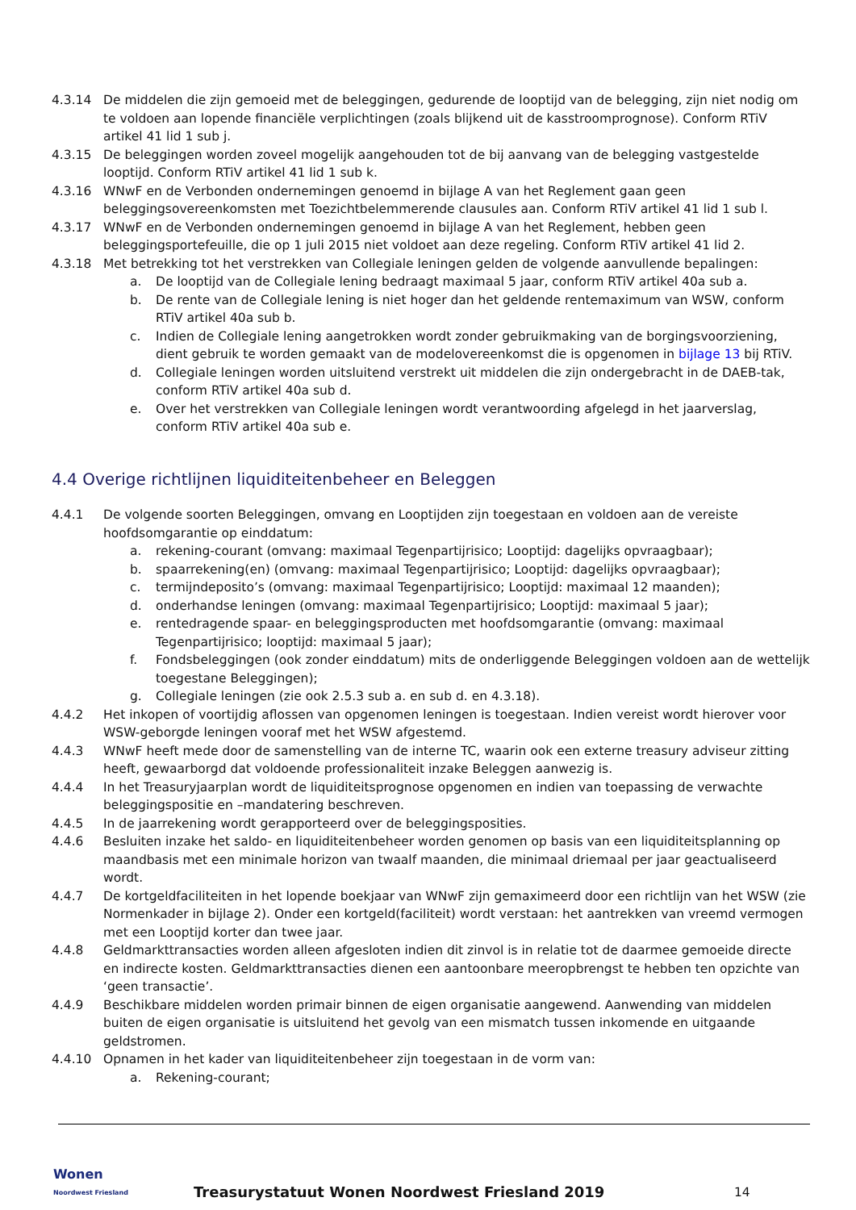4.3.14 De middelen die zijn gemoeid met de beleggingen, gedurende de looptijd van de belegging, zijn niet nodig om te voldoen aan lopende financiële verplichtingen (zoals blijkend uit de kasstroomprognose). Conform RTiV artikel 41 lid 1 sub j.
4.3.15 De beleggingen worden zoveel mogelijk aangehouden tot de bij aanvang van de belegging vastgestelde looptijd. Conform RTiV artikel 41 lid 1 sub k.
4.3.16 WNwF en de Verbonden ondernemingen genoemd in bijlage A van het Reglement gaan geen beleggingsovereenkomsten met Toezichtbelemmerende clausules aan. Conform RTiV artikel 41 lid 1 sub l.
4.3.17 WNwF en de Verbonden ondernemingen genoemd in bijlage A van het Reglement, hebben geen beleggingsportefeuille, die op 1 juli 2015 niet voldoet aan deze regeling. Conform RTiV artikel 41 lid 2.
4.3.18 Met betrekking tot het verstrekken van Collegiale leningen gelden de volgende aanvullende bepalingen:
a. De looptijd van de Collegiale lening bedraagt maximaal 5 jaar, conform RTiV artikel 40a sub a.
b. De rente van de Collegiale lening is niet hoger dan het geldende rentemaximum van WSW, conform RTiV artikel 40a sub b.
c. Indien de Collegiale lening aangetrokken wordt zonder gebruikmaking van de borgingsvoorziening, dient gebruik te worden gemaakt van de modelovereenkomst die is opgenomen in bijlage 13 bij RTiV.
d. Collegiale leningen worden uitsluitend verstrekt uit middelen die zijn ondergebracht in de DAEB-tak, conform RTiV artikel 40a sub d.
e. Over het verstrekken van Collegiale leningen wordt verantwoording afgelegd in het jaarverslag, conform RTiV artikel 40a sub e.
4.4 Overige richtlijnen liquiditeitenbeheer en Beleggen
4.4.1 De volgende soorten Beleggingen, omvang en Looptijden zijn toegestaan en voldoen aan de vereiste hoofdsomgarantie op einddatum:
a. rekening-courant (omvang: maximaal Tegenpartijrisico; Looptijd: dagelijks opvraagbaar);
b. spaarrekening(en) (omvang: maximaal Tegenpartijrisico; Looptijd: dagelijks opvraagbaar);
c. termijndeposito’s (omvang: maximaal Tegenpartijrisico; Looptijd: maximaal 12 maanden);
d. onderhandse leningen (omvang: maximaal Tegenpartijrisico; Looptijd: maximaal 5 jaar);
e. rentedragende spaar- en beleggingsproducten met hoofdsomgarantie (omvang: maximaal Tegenpartijrisico; looptijd: maximaal 5 jaar);
f. Fondsbeleggingen (ook zonder einddatum) mits de onderliggende Beleggingen voldoen aan de wettelijk toegestane Beleggingen);
g. Collegiale leningen (zie ook 2.5.3 sub a. en sub d. en 4.3.18).
4.4.2 Het inkopen of voortijdig aflossen van opgenomen leningen is toegestaan. Indien vereist wordt hierover voor WSW-geborgde leningen vooraf met het WSW afgestemd.
4.4.3 WNwF heeft mede door de samenstelling van de interne TC, waarin ook een externe treasury adviseur zitting heeft, gewaarborgd dat voldoende professionaliteit inzake Beleggen aanwezig is.
4.4.4 In het Treasuryjaarplan wordt de liquiditeitsprognose opgenomen en indien van toepassing de verwachte beleggingspositie en –mandatering beschreven.
4.4.5 In de jaarrekening wordt gerapporteerd over de beleggingsposities.
4.4.6 Besluiten inzake het saldo- en liquiditeitenbeheer worden genomen op basis van een liquiditeitsplanning op maandbasis met een minimale horizon van twaalf maanden, die minimaal driemaal per jaar geactualiseerd wordt.
4.4.7 De kortgeldfaciliteiten in het lopende boekjaar van WNwF zijn gemaximeerd door een richtlijn van het WSW (zie Normenkader in bijlage 2). Onder een kortgeld(faciliteit) wordt verstaan: het aantrekken van vreemd vermogen met een Looptijd korter dan twee jaar.
4.4.8 Geldmarkttransacties worden alleen afgesloten indien dit zinvol is in relatie tot de daarmee gemoeide directe en indirecte kosten. Geldmarkttransacties dienen een aantoonbare meeropbrengst te hebben ten opzichte van ‘geen transactie’.
4.4.9 Beschikbare middelen worden primair binnen de eigen organisatie aangewend. Aanwending van middelen buiten de eigen organisatie is uitsluitend het gevolg van een mismatch tussen inkomende en uitgaande geldstromen.
4.4.10 Opnamen in het kader van liquiditeitenbeheer zijn toegestaan in de vorm van:
a. Rekening-courant;
Wonen
Noordwest Friesland
Treasurystatuut Wonen Noordwest Friesland 2019
14